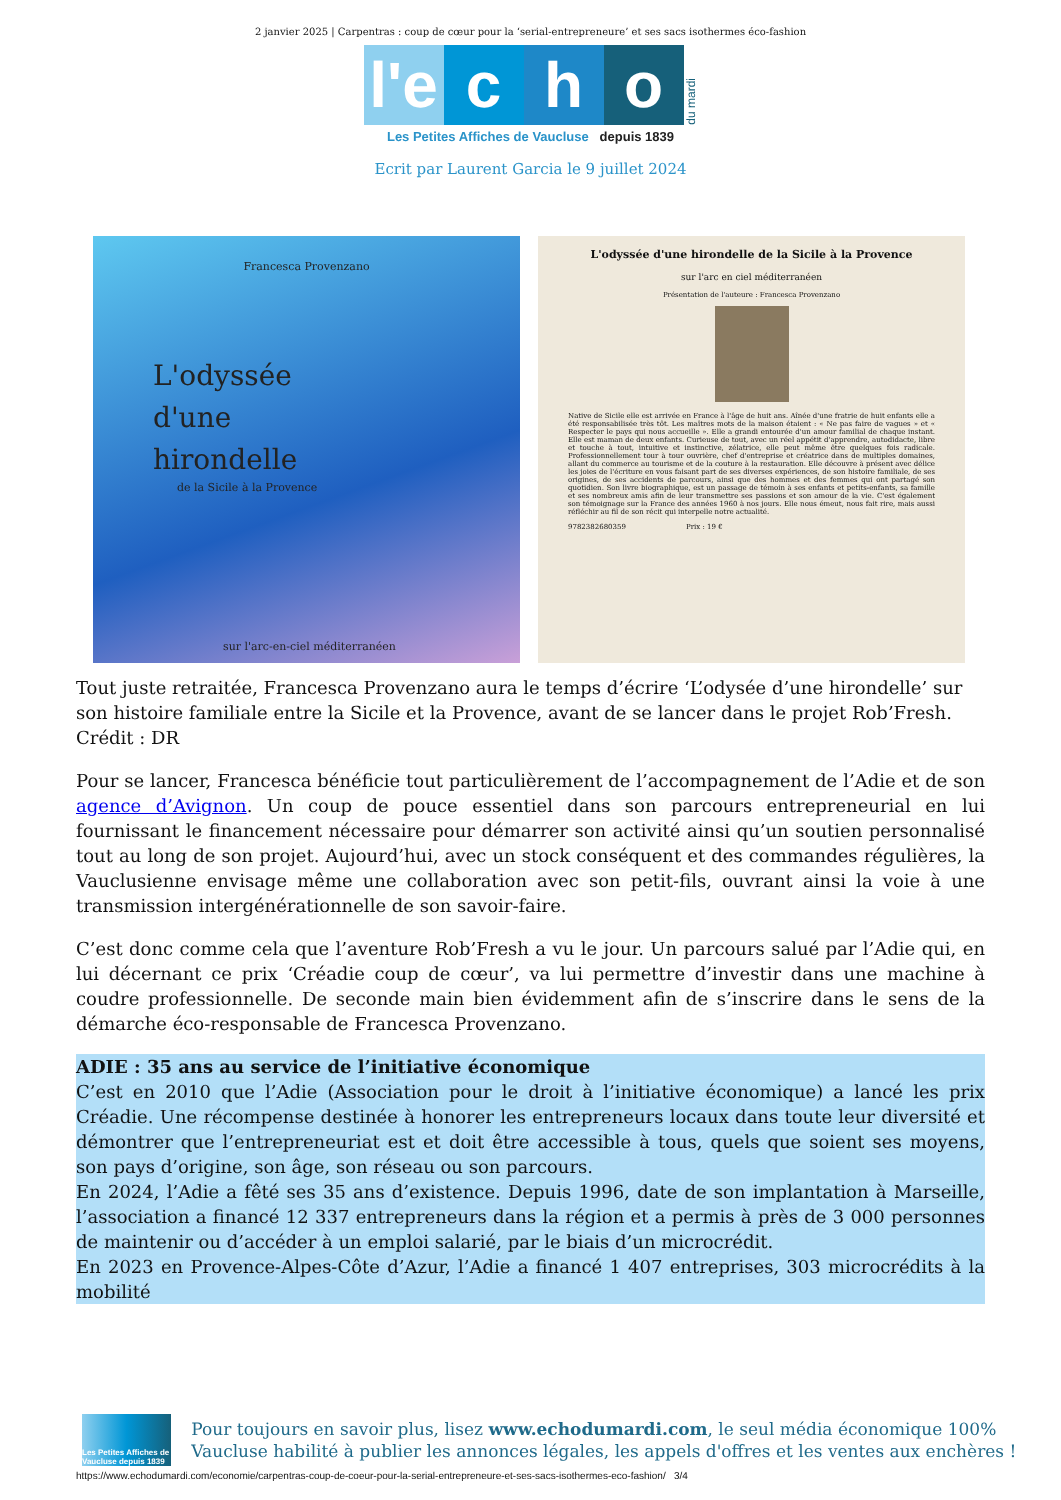2 janvier 2025 | Carpentras : coup de cœur pour la ‘serial-entrepreneure’ et ses sacs isothermes éco-fashion
l'e
c
h
o
du mardi
Les Petites Affiches de Vaucluse depuis 1839
Ecrit par Laurent Garcia le 9 juillet 2024
Francesca Provenzano
L'odyssée
d'une
hirondelle
de la Sicile à la Provence
sur l'arc-en-ciel méditerranéen
L'odyssée d'une hirondelle de la Sicile à la Provence
sur l'arc en ciel méditerranéen
Présentation de l'auteure : Francesca Provenzano
Native de Sicile elle est arrivée en France à l'âge de huit ans. Aînée d'une fratrie de huit enfants elle a été responsabilisée très tôt. Les maîtres mots de la maison étaient : « Ne pas faire de vagues » et « Respecter le pays qui nous accueille ». Elle a grandi entourée d'un amour familial de chaque instant. Elle est maman de deux enfants. Curieuse de tout, avec un réel appétit d'apprendre, autodidacte, libre et touche à tout, intuitive et instinctive, zélatrice, elle peut même être quelques fois radicale. Professionnellement tour à tour ouvrière, chef d'entreprise et créatrice dans de multiples domaines, allant du commerce au tourisme et de la couture à la restauration. Elle découvre à présent avec délice les joies de l'écriture en vous faisant part de ses diverses expériences, de son histoire familiale, de ses origines, de ses accidents de parcours, ainsi que des hommes et des femmes qui ont partagé son quotidien. Son livre biographique, est un passage de témoin à ses enfants et petits-enfants, sa famille et ses nombreux amis afin de leur transmettre ses passions et son amour de la vie. C'est également son témoignage sur la France des années 1960 à nos jours. Elle nous émeut, nous fait rire, mais aussi réfléchir au fil de son récit qui interpelle notre actualité.
9782382680359 Prix : 19 €
Tout juste retraitée, Francesca Provenzano aura le temps d’écrire ‘L’odysée d’une hirondelle’ sur son histoire familiale entre la Sicile et la Provence, avant de se lancer dans le projet Rob’Fresh. Crédit : DR
Pour se lancer, Francesca bénéficie tout particulièrement de l’accompagnement de l’Adie et de son agence d’Avignon. Un coup de pouce essentiel dans son parcours entrepreneurial en lui fournissant le financement nécessaire pour démarrer son activité ainsi qu’un soutien personnalisé tout au long de son projet. Aujourd’hui, avec un stock conséquent et des commandes régulières, la Vauclusienne envisage même une collaboration avec son petit-fils, ouvrant ainsi la voie à une transmission intergénérationnelle de son savoir-faire.
C’est donc comme cela que l’aventure Rob’Fresh a vu le jour. Un parcours salué par l’Adie qui, en lui décernant ce prix ‘Créadie coup de cœur’, va lui permettre d’investir dans une machine à coudre professionnelle. De seconde main bien évidemment afin de s’inscrire dans le sens de la démarche éco-responsable de Francesca Provenzano.
ADIE : 35 ans au service de l’initiative économique
C’est en 2010 que l’Adie (Association pour le droit à l’initiative économique) a lancé les prix Créadie. Une récompense destinée à honorer les entrepreneurs locaux dans toute leur diversité et démontrer que l’entrepreneuriat est et doit être accessible à tous, quels que soient ses moyens, son pays d’origine, son âge, son réseau ou son parcours.
En 2024, l’Adie a fêté ses 35 ans d’existence. Depuis 1996, date de son implantation à Marseille, l’association a financé 12 337 entrepreneurs dans la région et a permis à près de 3 000 personnes de maintenir ou d’accéder à un emploi salarié, par le biais d’un microcrédit.
En 2023 en Provence-Alpes-Côte d’Azur, l’Adie a financé 1 407 entreprises, 303 microcrédits à la mobilité
Les Petites Affiches de Vaucluse depuis 1839
Pour toujours en savoir plus, lisez www.echodumardi.com, le seul média économique 100% Vaucluse habilité à publier les annonces légales, les appels d'offres et les ventes aux enchères !
https://www.echodumardi.com/economie/carpentras-coup-de-coeur-pour-la-serial-entrepreneure-et-ses-sacs-isothermes-eco-fashion/ 3/4